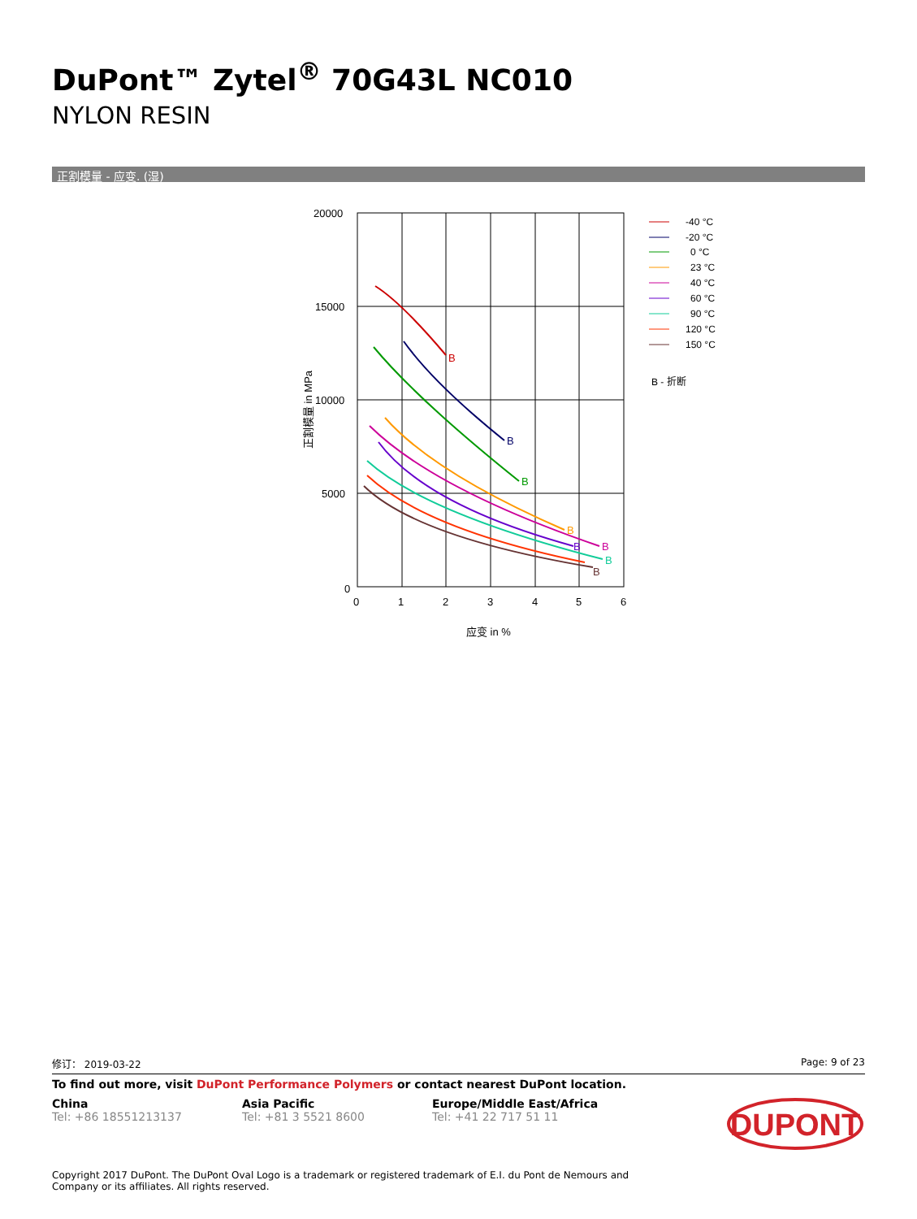DuPont™ Zytel<sup>®</sup> 70G43L NC010
NYLON RESIN
正割模量 - 应变. (湿)
20000
15000
10000
5000
0
0
1
2
3
4
5
6
应变 in %
正割模量 in MPa
B
B
B
B
B
B
B
B
-40 °C
-20 °C
0 °C
23 °C
40 °C
60 °C
90 °C
120 °C
150 °C
B - 折断
修订： 2019-03-22 Page: 9 of 23
To find out more, visit DuPont Performance Polymers or contact nearest DuPont location.
China
Tel: +86 18551213137
Asia Pacific
Tel: +81 3 5521 8600
Europe/Middle East/Africa
Tel: +41 22 717 51 11
DUPONT
Copyright 2017 DuPont. The DuPont Oval Logo is a trademark or registered trademark of E.I. du Pont de Nemours and
Company or its affiliates. All rights reserved.